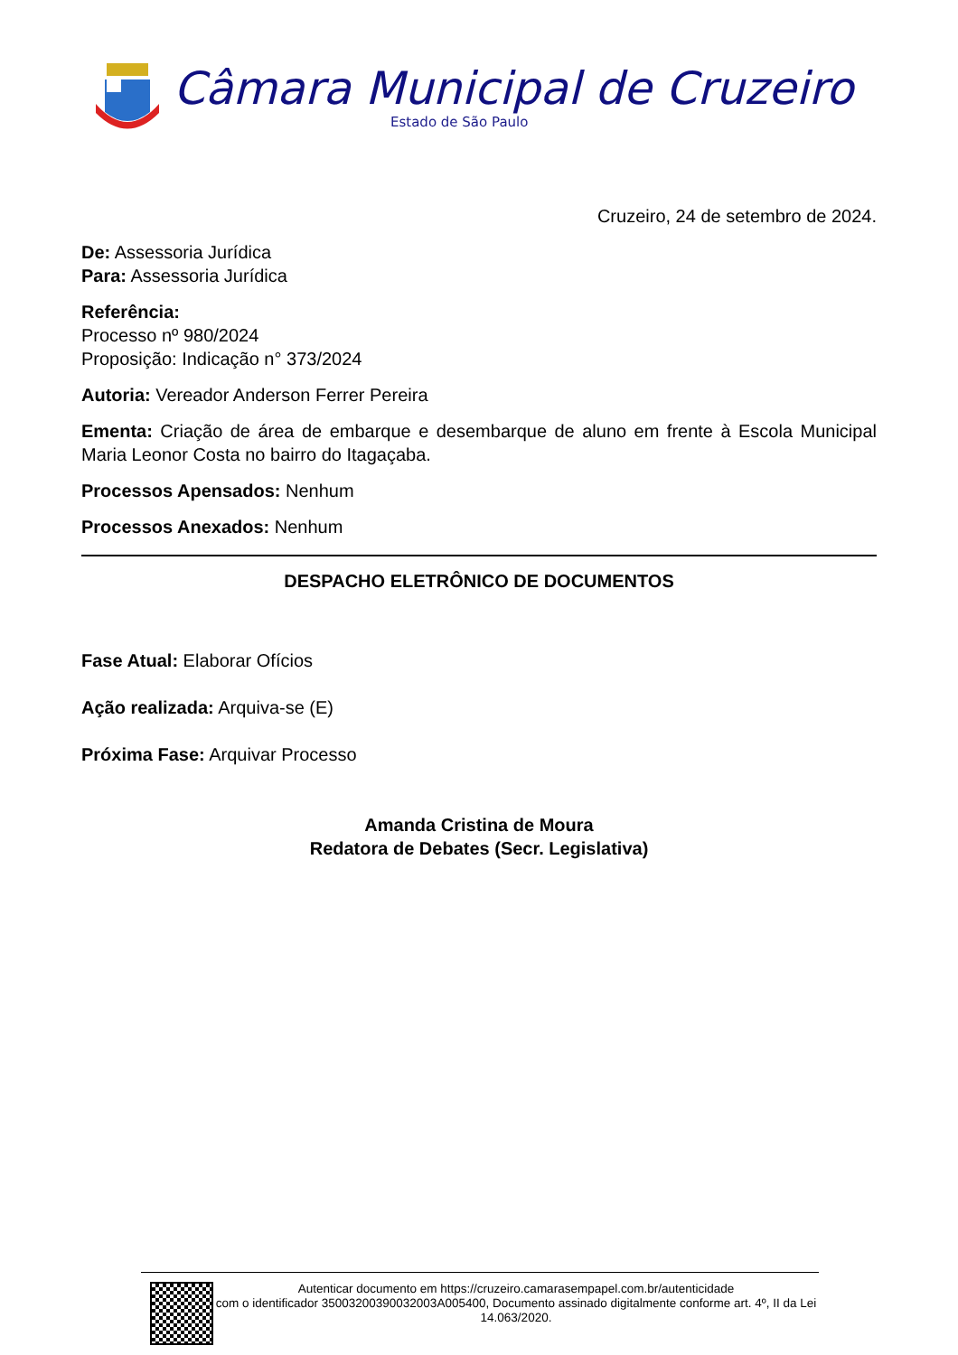Câmara Municipal de Cruzeiro
Estado de São Paulo
Cruzeiro, 24 de setembro de 2024.
De: Assessoria Jurídica
Para: Assessoria Jurídica
Referência:
Processo nº 980/2024
Proposição: Indicação n° 373/2024
Autoria: Vereador Anderson Ferrer Pereira
Ementa: Criação de área de embarque e desembarque de aluno em frente à Escola Municipal Maria Leonor Costa no bairro do Itagaçaba.
Processos Apensados: Nenhum
Processos Anexados: Nenhum
DESPACHO ELETRÔNICO DE DOCUMENTOS
Fase Atual: Elaborar Ofícios
Ação realizada: Arquiva-se (E)
Próxima Fase: Arquivar Processo
Amanda Cristina de Moura
Redatora de Debates (Secr. Legislativa)
Autenticar documento em https://cruzeiro.camarasempapel.com.br/autenticidade
com o identificador 35003200390032003A005400, Documento assinado digitalmente conforme art. 4º, II da Lei 14.063/2020.